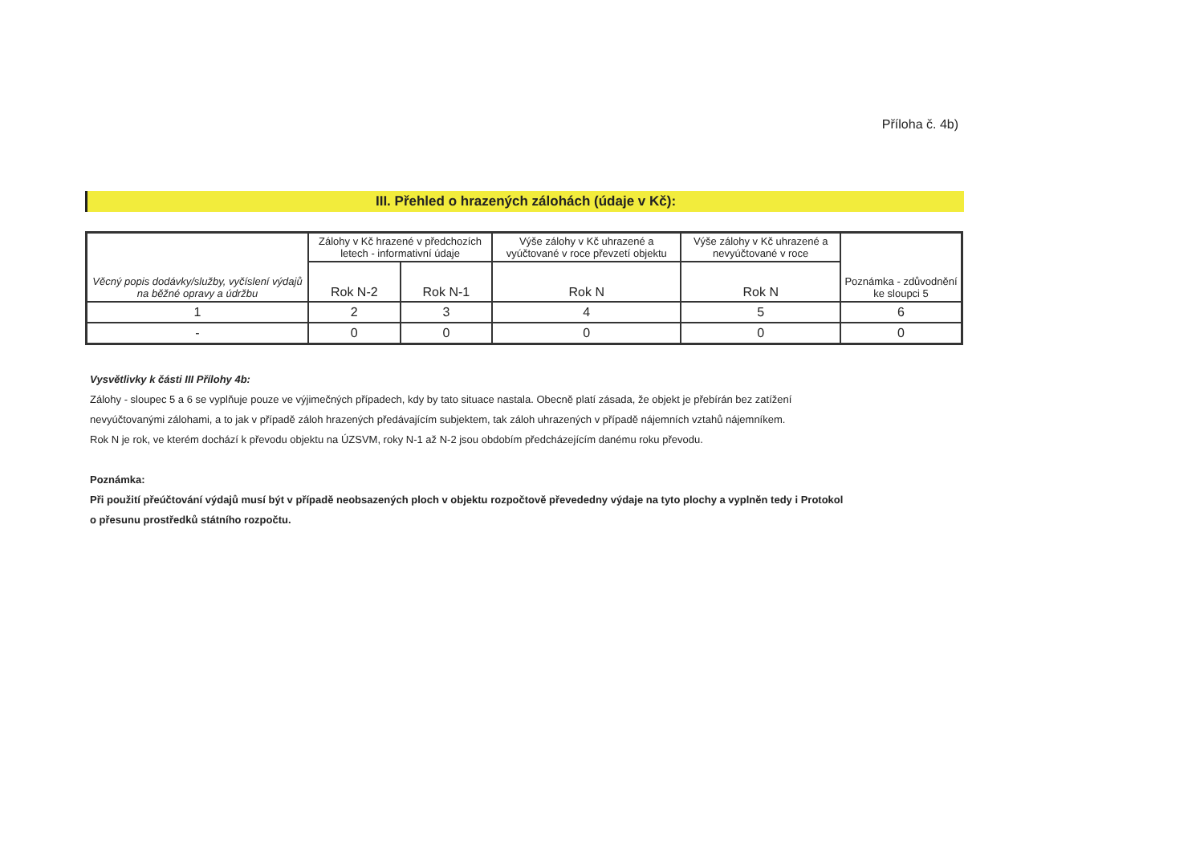Příloha č. 4b)
III. Přehled o hrazených zálohách (údaje v Kč):
| Věcný popis dodávky/služby, vyčíslení výdajů na běžné opravy a údržbu | Zálohy v Kč hrazené v předchozích letech - informativní údaje | | Výše zálohy v Kč uhrazené a vyúčtované v roce převzetí objektu | Výše zálohy v Kč uhrazené a nevyúčtované v roce | Poznámka - zdůvodnění ke sloupci 5 |
| --- | --- | --- | --- | --- | --- |
| | Rok N-2 | Rok N-1 | Rok N | Rok N | |
| 1 | 2 | 3 | 4 | 5 | 6 |
| - | 0 | 0 | 0 | 0 | 0 |
Vysvětlivky k části III Přílohy 4b:
Zálohy - sloupec 5 a 6 se vyplňuje pouze ve výjimečných případech, kdy by tato situace nastala. Obecně platí zásada, že objekt je přebírán bez zatížení
nevyúčtovanými zálohami, a to jak v případě záloh hrazených předávajícím subjektem, tak záloh uhrazených v případě nájemních vztahů nájemníkem.
Rok N je rok, ve kterém dochází k převodu objektu na ÚZSVM, roky N-1 až N-2 jsou obdobím předcházejícím danému roku převodu.
Poznámka:
Při použití přeúčtování výdajů musí být v případě neobsazených ploch v objektu rozpočtově převededny výdaje na tyto plochy a vyplněn tedy i Protokol
o přesunu prostředků státního rozpočtu.